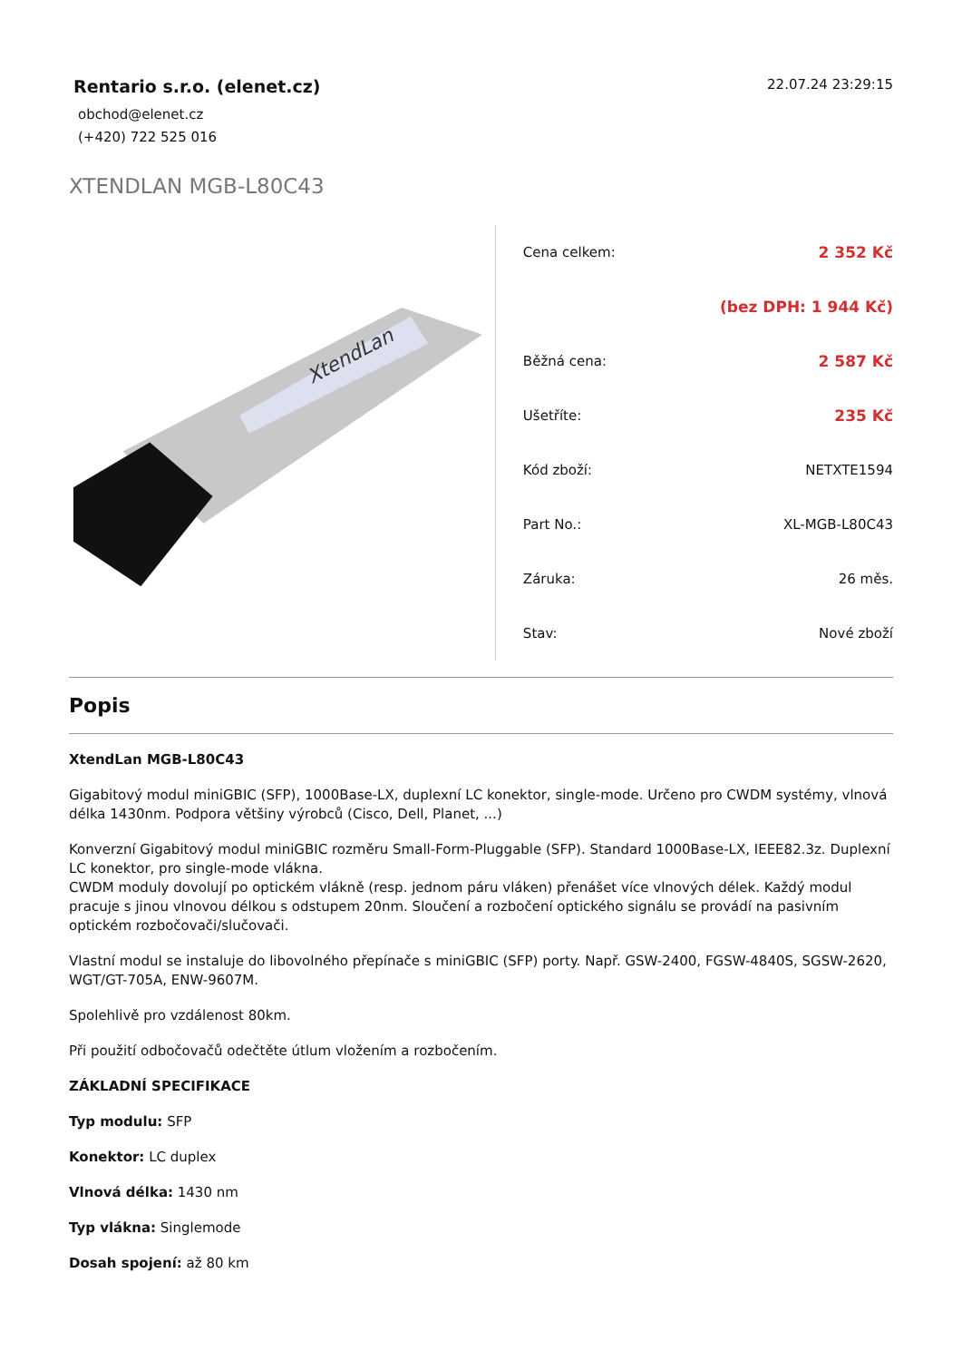Rentario s.r.o. (elenet.cz)
obchod@elenet.cz
(+420) 722 525 016
22.07.24 23:29:15
XTENDLAN MGB-L80C43
XtendLan
| Cena celkem: | 2 352 Kč |
| | (bez DPH: 1 944 Kč) |
| Běžná cena: | 2 587 Kč |
| Ušetříte: | 235 Kč |
| Kód zboží: | NETXTE1594 |
| Part No.: | XL-MGB-L80C43 |
| Záruka: | 26 měs. |
| Stav: | Nové zboží |
Popis
XtendLan MGB-L80C43
Gigabitový modul miniGBIC (SFP), 1000Base-LX, duplexní LC konektor, single-mode. Určeno pro CWDM systémy, vlnová délka 1430nm. Podpora většiny výrobců (Cisco, Dell, Planet, ...)
Konverzní Gigabitový modul miniGBIC rozměru Small-Form-Pluggable (SFP). Standard 1000Base-LX, IEEE82.3z. Duplexní LC konektor, pro single-mode vlákna.
CWDM moduly dovolují po optickém vlákně (resp. jednom páru vláken) přenášet více vlnových délek. Každý modul pracuje s jinou vlnovou délkou s odstupem 20nm. Sloučení a rozbočení optického signálu se provádí na pasivním optickém rozbočovači/slučovači.
Vlastní modul se instaluje do libovolného přepínače s miniGBIC (SFP) porty. Např. GSW-2400, FGSW-4840S, SGSW-2620, WGT/GT-705A, ENW-9607M.
Spolehlivě pro vzdálenost 80km.
Při použití odbočovačů odečtěte útlum vložením a rozbočením.
ZÁKLADNÍ SPECIFIKACE
Typ modulu: SFP
Konektor: LC duplex
Vlnová délka: 1430 nm
Typ vlákna: Singlemode
Dosah spojení: až 80 km